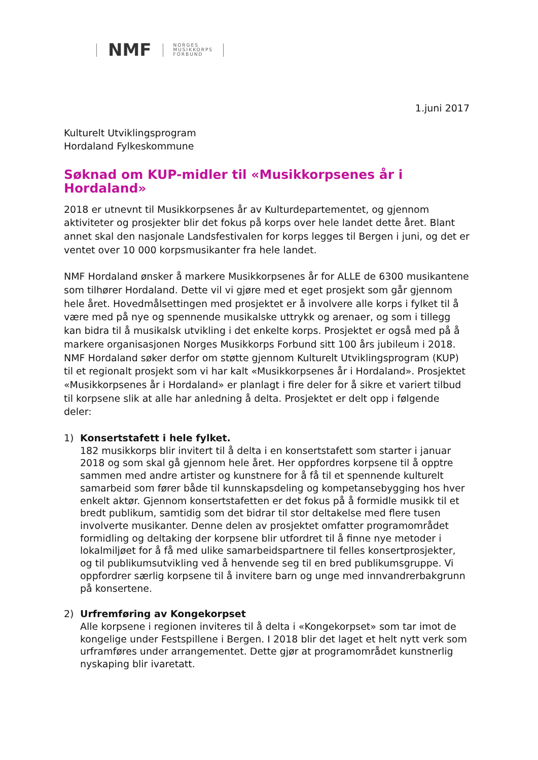NMF
NORGES
MUSIKKORPS
FORBUND
1.juni 2017
Kulturelt Utviklingsprogram
Hordaland Fylkeskommune
Søknad om KUP-midler til «Musikkorpsenes år i Hordaland»
2018 er utnevnt til Musikkorpsenes år av Kulturdepartementet, og gjennom aktiviteter og prosjekter blir det fokus på korps over hele landet dette året. Blant annet skal den nasjonale Landsfestivalen for korps legges til Bergen i juni, og det er ventet over 10 000 korpsmusikanter fra hele landet.
NMF Hordaland ønsker å markere Musikkorpsenes år for ALLE de 6300 musikantene som tilhører Hordaland. Dette vil vi gjøre med et eget prosjekt som går gjennom hele året. Hovedmålsettingen med prosjektet er å involvere alle korps i fylket til å være med på nye og spennende musikalske uttrykk og arenaer, og som i tillegg kan bidra til å musikalsk utvikling i det enkelte korps. Prosjektet er også med på å markere organisasjonen Norges Musikkorps Forbund sitt 100 års jubileum i 2018. NMF Hordaland søker derfor om støtte gjennom Kulturelt Utviklingsprogram (KUP) til et regionalt prosjekt som vi har kalt «Musikkorpsenes år i Hordaland». Prosjektet «Musikkorpsenes år i Hordaland» er planlagt i fire deler for å sikre et variert tilbud til korpsene slik at alle har anledning å delta. Prosjektet er delt opp i følgende deler:
1) Konsertstafett i hele fylket.
182 musikkorps blir invitert til å delta i en konsertstafett som starter i januar 2018 og som skal gå gjennom hele året. Her oppfordres korpsene til å opptre sammen med andre artister og kunstnere for å få til et spennende kulturelt samarbeid som fører både til kunnskapsdeling og kompetansebygging hos hver enkelt aktør. Gjennom konsertstafetten er det fokus på å formidle musikk til et bredt publikum, samtidig som det bidrar til stor deltakelse med flere tusen involverte musikanter. Denne delen av prosjektet omfatter programområdet formidling og deltaking der korpsene blir utfordret til å finne nye metoder i lokalmiljøet for å få med ulike samarbeidspartnere til felles konsertprosjekter, og til publikumsutvikling ved å henvende seg til en bred publikumsgruppe. Vi oppfordrer særlig korpsene til å invitere barn og unge med innvandrerbakgrunn på konsertene.
2) Urfremføring av Kongekorpset
Alle korpsene i regionen inviteres til å delta i «Kongekorpset» som tar imot de kongelige under Festspillene i Bergen. I 2018 blir det laget et helt nytt verk som urframføres under arrangementet. Dette gjør at programområdet kunstnerlig nyskaping blir ivaretatt.